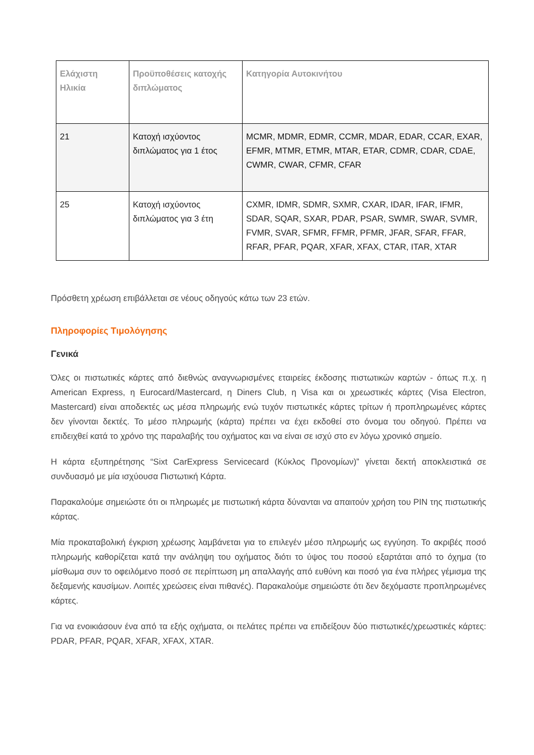| Ελάχιστη Ηλικία | Προϋποθέσεις κατοχής διπλώματος | Κατηγορία Αυτοκινήτου |
| --- | --- | --- |
| 21 | Κατοχή ισχύοντος διπλώματος για 1 έτος | MCMR, MDMR, EDMR, CCMR, MDAR, EDAR, CCAR, EXAR, EFMR, MTMR, ETMR, MTAR, ETAR, CDMR, CDAR, CDAE, CWMR, CWAR, CFMR, CFAR |
| 25 | Κατοχή ισχύοντος διπλώματος για 3 έτη | CXMR, IDMR, SDMR, SXMR, CXAR, IDAR, IFAR, IFMR, SDAR, SQAR, SXAR, PDAR, PSAR, SWMR, SWAR, SVMR, FVMR, SVAR, SFMR, FFMR, PFMR, JFAR, SFAR, FFAR, RFAR, PFAR, PQAR, XFAR, XFAX, CTAR, ITAR, XTAR |
Πρόσθετη χρέωση επιβάλλεται σε νέους οδηγούς κάτω των 23 ετών.
Πληροφορίες Τιμολόγησης
Γενικά
Όλες οι πιστωτικές κάρτες από διεθνώς αναγνωρισμένες εταιρείες έκδοσης πιστωτικών καρτών - όπως π.χ. η American Express, η Eurocard/Mastercard, η Diners Club, η Visa και οι χρεωστικές κάρτες (Visa Electron, Mastercard) είναι αποδεκτές ως μέσα πληρωμής ενώ τυχόν πιστωτικές κάρτες τρίτων ή προπληρωμένες κάρτες δεν γίνονται δεκτές. Το μέσο πληρωμής (κάρτα) πρέπει να έχει εκδοθεί στο όνομα του οδηγού. Πρέπει να επιδειχθεί κατά το χρόνο της παραλαβής του οχήματος και να είναι σε ισχύ στο εν λόγω χρονικό σημείο.
Η κάρτα εξυπηρέτησης “Sixt CarExpress Servicecard (Κύκλος Προνομίων)” γίνεται δεκτή αποκλειστικά σε συνδυασμό με μία ισχύουσα Πιστωτική Κάρτα.
Παρακαλούμε σημειώστε ότι οι πληρωμές με πιστωτική κάρτα δύνανται να απαιτούν χρήση του PIN της πιστωτικής κάρτας.
Μία προκαταβολική έγκριση χρέωσης λαμβάνεται για το επιλεγέν μέσο πληρωμής ως εγγύηση. Το ακριβές ποσό πληρωμής καθορίζεται κατά την ανάληψη του οχήματος διότι το ύψος του ποσού εξαρτάται από το όχημα (το μίσθωμα συν το οφειλόμενο ποσό σε περίπτωση μη απαλλαγής από ευθύνη και ποσό για ένα πλήρες γέμισμα της δεξαμενής καυσίμων. Λοιπές χρεώσεις είναι πιθανές). Παρακαλούμε σημειώστε ότι δεν δεχόμαστε προπληρωμένες κάρτες.
Για να ενοικιάσουν ένα από τα εξής οχήματα, οι πελάτες πρέπει να επιδείξουν δύο πιστωτικές/χρεωστικές κάρτες: PDAR, PFAR, PQAR, XFAR, XFAX, XTAR.